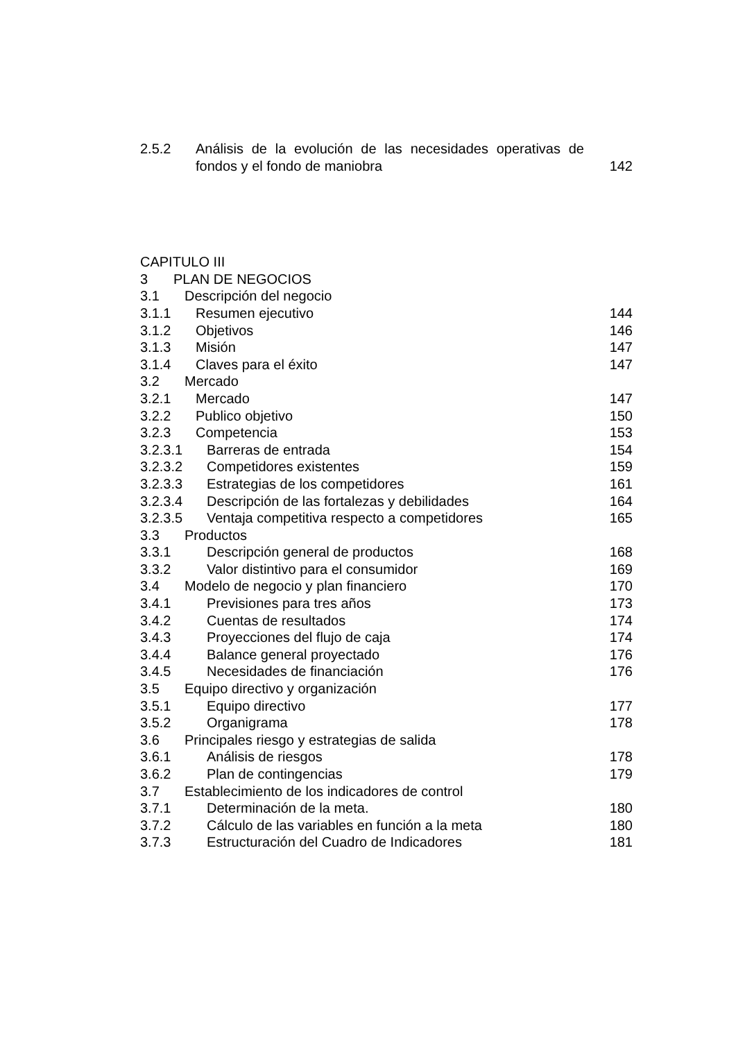2.5.2 Análisis de la evolución de las necesidades operativas de fondos y el fondo de maniobra
142
CAPITULO III
3 PLAN DE NEGOCIOS
3.1 Descripción del negocio
3.1.1 Resumen ejecutivo 144
3.1.2 Objetivos 146
3.1.3 Misión 147
3.1.4 Claves para el éxito 147
3.2 Mercado
3.2.1 Mercado 147
3.2.2 Publico objetivo 150
3.2.3 Competencia 153
3.2.3.1 Barreras de entrada 154
3.2.3.2 Competidores existentes 159
3.2.3.3 Estrategias de los competidores 161
3.2.3.4 Descripción de las fortalezas y debilidades 164
3.2.3.5 Ventaja competitiva respecto a competidores 165
3.3 Productos
3.3.1 Descripción general de productos 168
3.3.2 Valor distintivo para el consumidor 169
3.4 Modelo de negocio y plan financiero 170
3.4.1 Previsiones para tres años 173
3.4.2 Cuentas de resultados 174
3.4.3 Proyecciones del flujo de caja 174
3.4.4 Balance general proyectado 176
3.4.5 Necesidades de financiación 176
3.5 Equipo directivo y organización
3.5.1 Equipo directivo 177
3.5.2 Organigrama 178
3.6 Principales riesgo y estrategias de salida
3.6.1 Análisis de riesgos 178
3.6.2 Plan de contingencias 179
3.7 Establecimiento de los indicadores de control
3.7.1 Determinación de la meta. 180
3.7.2 Cálculo de las variables en función a la meta 180
3.7.3 Estructuración del Cuadro de Indicadores 181